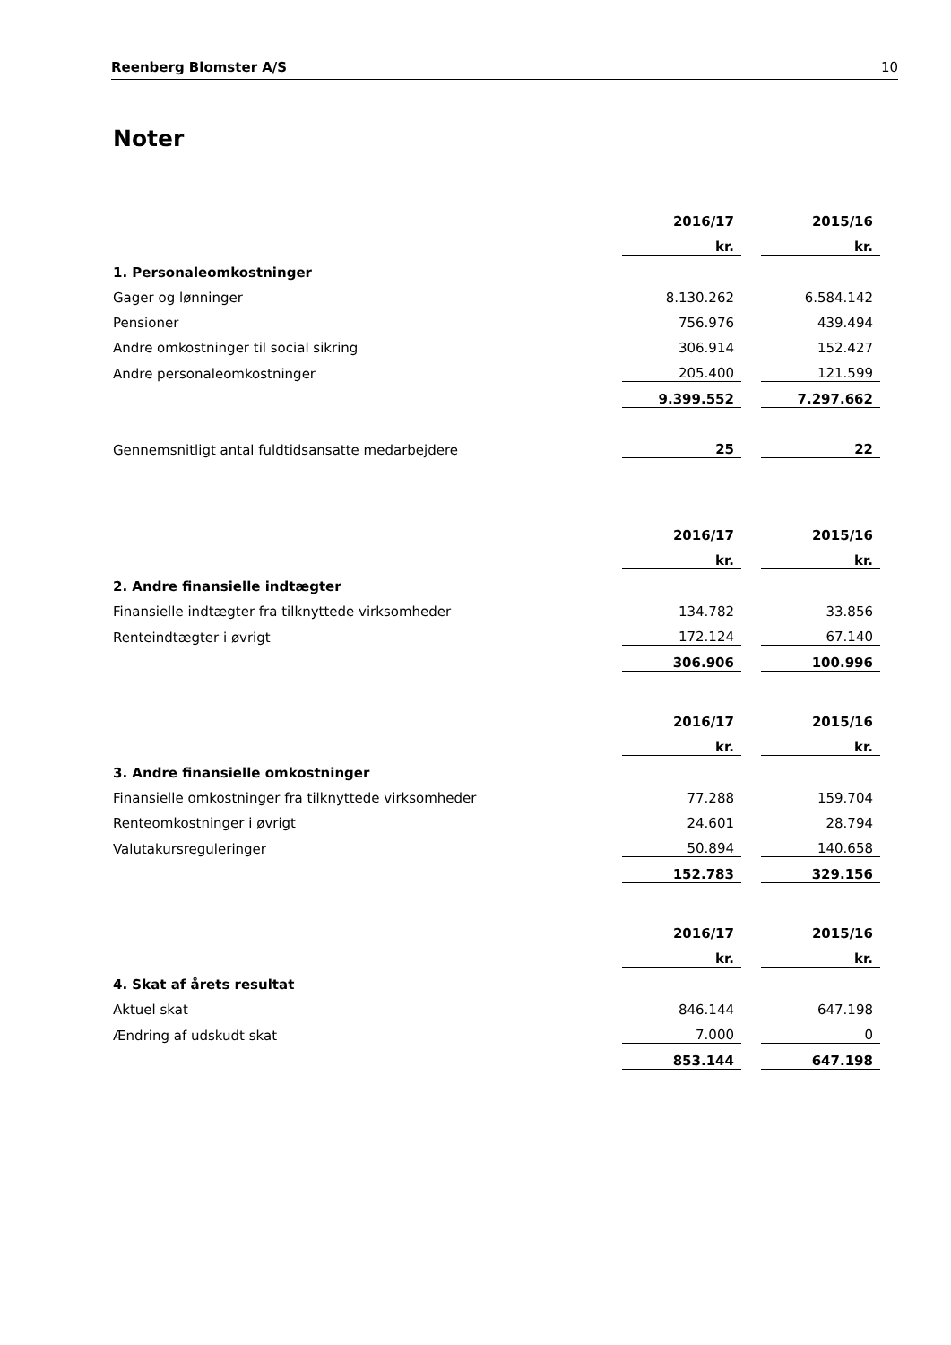Reenberg Blomster A/S 10
Noter
| | 2016/17 | | 2015/16 |
| | kr. | | kr. |
| 1. Personaleomkostninger | | | |
| Gager og lønninger | 8.130.262 | | 6.584.142 |
| Pensioner | 756.976 | | 439.494 |
| Andre omkostninger til social sikring | 306.914 | | 152.427 |
| Andre personaleomkostninger | 205.400 | | 121.599 |
| | 9.399.552 | | 7.297.662 |
| Gennemsnitligt antal fuldtidsansatte medarbejdere | 25 | | 22 |
| | 2016/17 | | 2015/16 |
| | kr. | | kr. |
| 2. Andre finansielle indtægter | | | |
| Finansielle indtægter fra tilknyttede virksomheder | 134.782 | | 33.856 |
| Renteindtægter i øvrigt | 172.124 | | 67.140 |
| | 306.906 | | 100.996 |
| | 2016/17 | | 2015/16 |
| | kr. | | kr. |
| 3. Andre finansielle omkostninger | | | |
| Finansielle omkostninger fra tilknyttede virksomheder | 77.288 | | 159.704 |
| Renteomkostninger i øvrigt | 24.601 | | 28.794 |
| Valutakursreguleringer | 50.894 | | 140.658 |
| | 152.783 | | 329.156 |
| | 2016/17 | | 2015/16 |
| | kr. | | kr. |
| 4. Skat af årets resultat | | | |
| Aktuel skat | 846.144 | | 647.198 |
| Ændring af udskudt skat | 7.000 | | 0 |
| | 853.144 | | 647.198 |